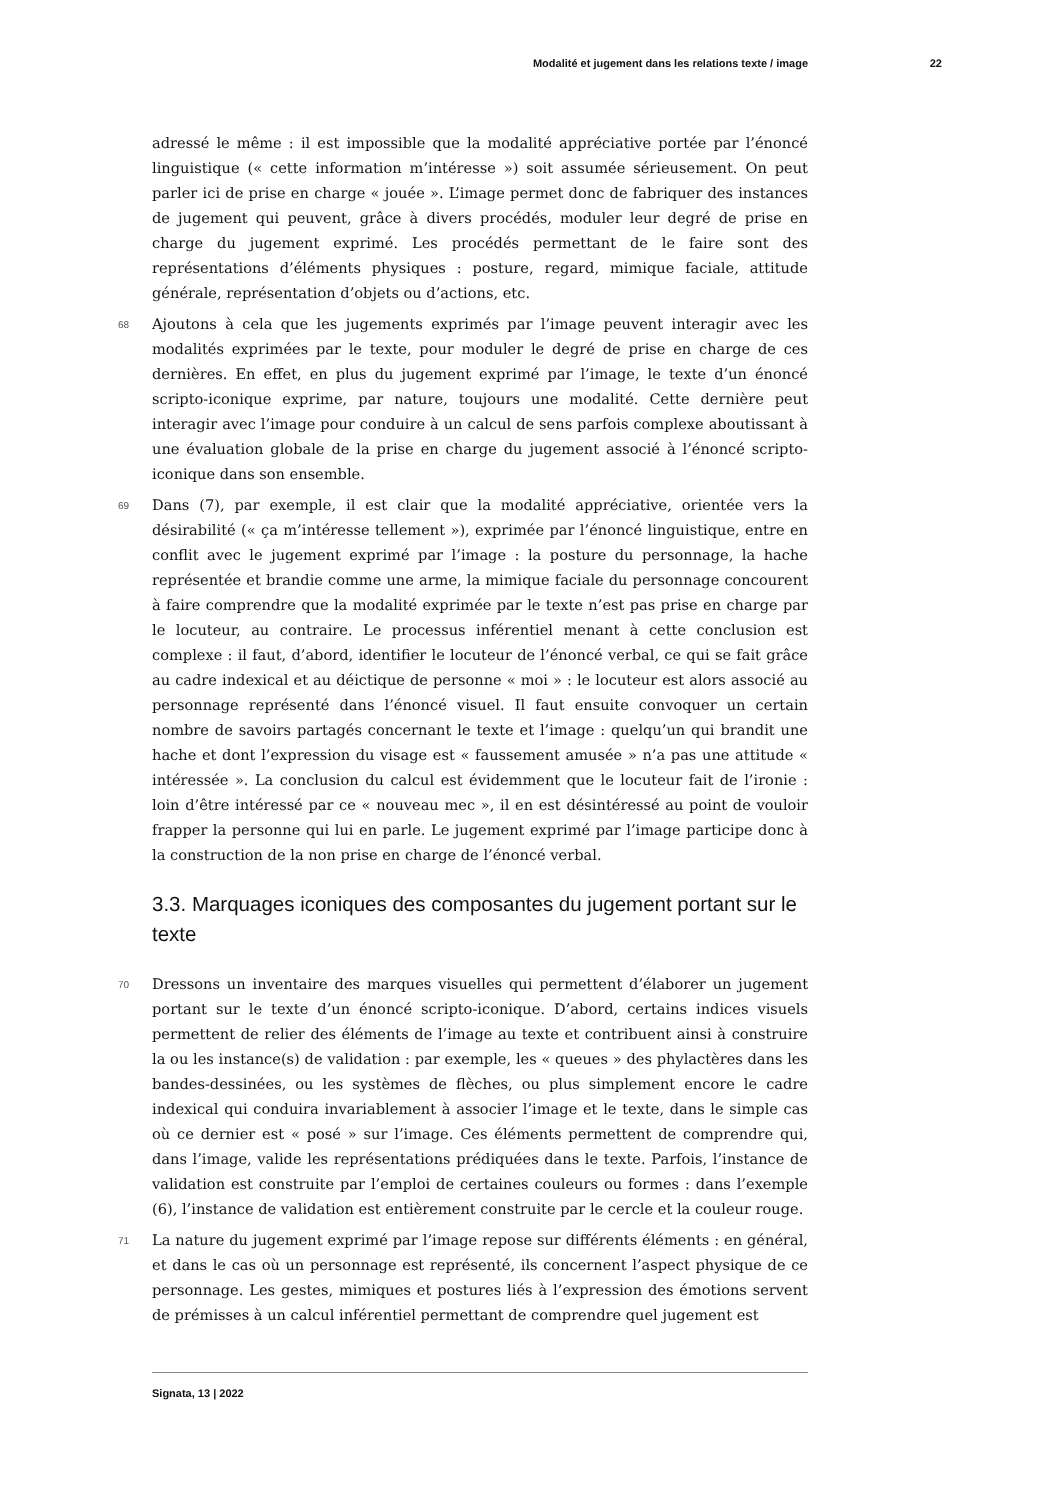Modalité et jugement dans les relations texte / image 22
adressé le même : il est impossible que la modalité appréciative portée par l’énoncé linguistique (« cette information m’intéresse ») soit assumée sérieusement. On peut parler ici de prise en charge « jouée ». L’image permet donc de fabriquer des instances de jugement qui peuvent, grâce à divers procédés, moduler leur degré de prise en charge du jugement exprimé. Les procédés permettant de le faire sont des représentations d’éléments physiques : posture, regard, mimique faciale, attitude générale, représentation d’objets ou d’actions, etc.
68 Ajoutons à cela que les jugements exprimés par l’image peuvent interagir avec les modalités exprimées par le texte, pour moduler le degré de prise en charge de ces dernières. En effet, en plus du jugement exprimé par l’image, le texte d’un énoncé scripto-iconique exprime, par nature, toujours une modalité. Cette dernière peut interagir avec l’image pour conduire à un calcul de sens parfois complexe aboutissant à une évaluation globale de la prise en charge du jugement associé à l’énoncé scripto-iconique dans son ensemble.
69 Dans (7), par exemple, il est clair que la modalité appréciative, orientée vers la désirabilité (« ça m’intéresse tellement »), exprimée par l’énoncé linguistique, entre en conflit avec le jugement exprimé par l’image : la posture du personnage, la hache représentée et brandie comme une arme, la mimique faciale du personnage concourent à faire comprendre que la modalité exprimée par le texte n’est pas prise en charge par le locuteur, au contraire. Le processus inférentiel menant à cette conclusion est complexe : il faut, d’abord, identifier le locuteur de l’énoncé verbal, ce qui se fait grâce au cadre indexical et au déictique de personne « moi » : le locuteur est alors associé au personnage représenté dans l’énoncé visuel. Il faut ensuite convoquer un certain nombre de savoirs partagés concernant le texte et l’image : quelqu’un qui brandit une hache et dont l’expression du visage est « faussement amusée » n’a pas une attitude « intéressée ». La conclusion du calcul est évidemment que le locuteur fait de l’ironie : loin d’être intéressé par ce « nouveau mec », il en est désintéressé au point de vouloir frapper la personne qui lui en parle. Le jugement exprimé par l’image participe donc à la construction de la non prise en charge de l’énoncé verbal.
3.3. Marquages iconiques des composantes du jugement portant sur le texte
70 Dressons un inventaire des marques visuelles qui permettent d’élaborer un jugement portant sur le texte d’un énoncé scripto-iconique. D’abord, certains indices visuels permettent de relier des éléments de l’image au texte et contribuent ainsi à construire la ou les instance(s) de validation : par exemple, les « queues » des phylactères dans les bandes-dessinées, ou les systèmes de flèches, ou plus simplement encore le cadre indexical qui conduira invariablement à associer l’image et le texte, dans le simple cas où ce dernier est « posé » sur l’image. Ces éléments permettent de comprendre qui, dans l’image, valide les représentations prédiquées dans le texte. Parfois, l’instance de validation est construite par l’emploi de certaines couleurs ou formes : dans l’exemple (6), l’instance de validation est entièrement construite par le cercle et la couleur rouge.
71 La nature du jugement exprimé par l’image repose sur différents éléments : en général, et dans le cas où un personnage est représenté, ils concernent l’aspect physique de ce personnage. Les gestes, mimiques et postures liés à l’expression des émotions servent de prémisses à un calcul inférentiel permettant de comprendre quel jugement est
Signata, 13 | 2022